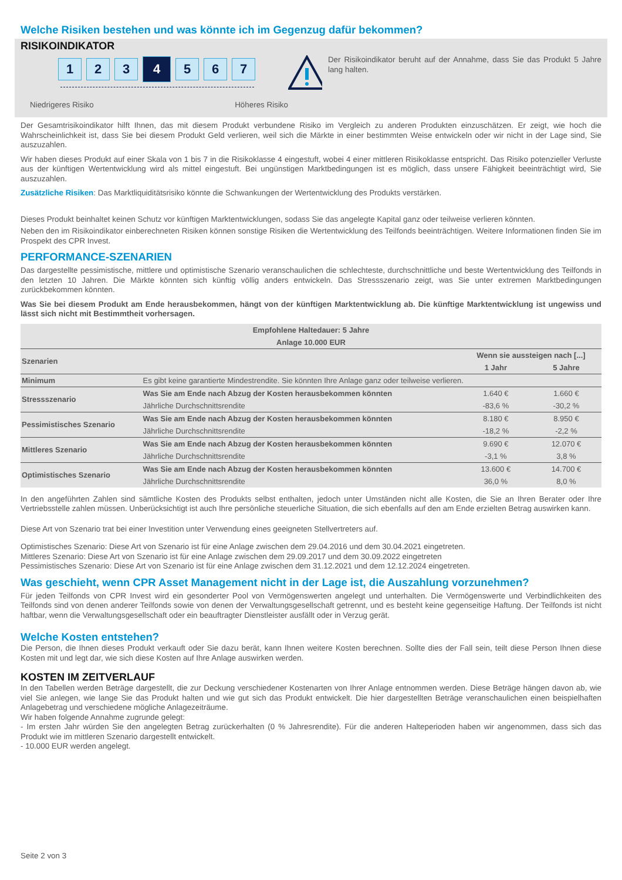Welche Risiken bestehen und was könnte ich im Gegenzug dafür bekommen?
RISIKOINDIKATOR
1 2 3 4 5 6 7
Niedrigeres Risiko Höheres Risiko
Der Risikoindikator beruht auf der Annahme, dass Sie das Produkt 5 Jahre lang halten.
Der Gesamtrisikoindikator hilft Ihnen, das mit diesem Produkt verbundene Risiko im Vergleich zu anderen Produkten einzuschätzen. Er zeigt, wie hoch die Wahrscheinlichkeit ist, dass Sie bei diesem Produkt Geld verlieren, weil sich die Märkte in einer bestimmten Weise entwickeln oder wir nicht in der Lage sind, Sie auszuzahlen.
Wir haben dieses Produkt auf einer Skala von 1 bis 7 in die Risikoklasse 4 eingestuft, wobei 4 einer mittleren Risikoklasse entspricht. Das Risiko potenzieller Verluste aus der künftigen Wertentwicklung wird als mittel eingestuft. Bei ungünstigen Marktbedingungen ist es möglich, dass unsere Fähigkeit beeinträchtigt wird, Sie auszuzahlen.
Zusätzliche Risiken: Das Marktliquiditätsrisiko könnte die Schwankungen der Wertentwicklung des Produkts verstärken.
Dieses Produkt beinhaltet keinen Schutz vor künftigen Marktentwicklungen, sodass Sie das angelegte Kapital ganz oder teilweise verlieren könnten.
Neben den im Risikoindikator einberechneten Risiken können sonstige Risiken die Wertentwicklung des Teilfonds beeinträchtigen. Weitere Informationen finden Sie im Prospekt des CPR Invest.
PERFORMANCE-SZENARIEN
Das dargestellte pessimistische, mittlere und optimistische Szenario veranschaulichen die schlechteste, durchschnittliche und beste Wertentwicklung des Teilfonds in den letzten 10 Jahren. Die Märkte könnten sich künftig völlig anders entwickeln. Das Stressszenario zeigt, was Sie unter extremen Marktbedingungen zurückbekommen könnten.
Was Sie bei diesem Produkt am Ende herausbekommen, hängt von der künftigen Marktentwicklung ab. Die künftige Marktentwicklung ist ungewiss und lässt sich nicht mit Bestimmtheit vorhersagen.
| Empfohlene Haltedauer: 5 Jahre | | | |
| --- | --- | --- | --- |
| Anlage 10.000 EUR | | | |
| Szenarien | | Wenn sie aussteigen nach [...] | |
| | | 1 Jahr | 5 Jahre |
| Minimum | Es gibt keine garantierte Mindestrendite. Sie könnten Ihre Anlage ganz oder teilweise verlieren. | | |
| Stressszenario | Was Sie am Ende nach Abzug der Kosten herausbekommen könnten | 1.640 € | 1.660 € |
| | Jährliche Durchschnittsrendite | -83,6 % | -30,2 % |
| Pessimistisches Szenario | Was Sie am Ende nach Abzug der Kosten herausbekommen könnten | 8.180 € | 8.950 € |
| | Jährliche Durchschnittsrendite | -18,2 % | -2,2 % |
| Mittleres Szenario | Was Sie am Ende nach Abzug der Kosten herausbekommen könnten | 9.690 € | 12.070 € |
| | Jährliche Durchschnittsrendite | -3,1 % | 3,8 % |
| Optimistisches Szenario | Was Sie am Ende nach Abzug der Kosten herausbekommen könnten | 13.600 € | 14.700 € |
| | Jährliche Durchschnittsrendite | 36,0 % | 8,0 % |
In den angeführten Zahlen sind sämtliche Kosten des Produkts selbst enthalten, jedoch unter Umständen nicht alle Kosten, die Sie an Ihren Berater oder Ihre Vertriebsstelle zahlen müssen. Unberücksichtigt ist auch Ihre persönliche steuerliche Situation, die sich ebenfalls auf den am Ende erzielten Betrag auswirken kann.
Diese Art von Szenario trat bei einer Investition unter Verwendung eines geeigneten Stellvertreters auf.
Optimistisches Szenario: Diese Art von Szenario ist für eine Anlage zwischen dem 29.04.2016 und dem 30.04.2021 eingetreten.
Mittleres Szenario: Diese Art von Szenario ist für eine Anlage zwischen dem 29.09.2017 und dem 30.09.2022 eingetreten
Pessimistisches Szenario: Diese Art von Szenario ist für eine Anlage zwischen dem 31.12.2021 und dem 12.12.2024 eingetreten.
Was geschieht, wenn CPR Asset Management nicht in der Lage ist, die Auszahlung vorzunehmen?
Für jeden Teilfonds von CPR Invest wird ein gesonderter Pool von Vermögenswerten angelegt und unterhalten. Die Vermögenswerte und Verbindlichkeiten des Teilfonds sind von denen anderer Teilfonds sowie von denen der Verwaltungsgesellschaft getrennt, und es besteht keine gegenseitige Haftung. Der Teilfonds ist nicht haftbar, wenn die Verwaltungsgesellschaft oder ein beauftragter Dienstleister ausfällt oder in Verzug gerät.
Welche Kosten entstehen?
Die Person, die Ihnen dieses Produkt verkauft oder Sie dazu berät, kann Ihnen weitere Kosten berechnen. Sollte dies der Fall sein, teilt diese Person Ihnen diese Kosten mit und legt dar, wie sich diese Kosten auf Ihre Anlage auswirken werden.
KOSTEN IM ZEITVERLAUF
In den Tabellen werden Beträge dargestellt, die zur Deckung verschiedener Kostenarten von Ihrer Anlage entnommen werden. Diese Beträge hängen davon ab, wie viel Sie anlegen, wie lange Sie das Produkt halten und wie gut sich das Produkt entwickelt. Die hier dargestellten Beträge veranschaulichen einen beispielhaften Anlagebetrag und verschiedene mögliche Anlagezeiträume.
Wir haben folgende Annahme zugrunde gelegt:
- Im ersten Jahr würden Sie den angelegten Betrag zurückerhalten (0 % Jahresrendite). Für die anderen Halteperioden haben wir angenommen, dass sich das Produkt wie im mittleren Szenario dargestellt entwickelt.
- 10.000 EUR werden angelegt.
Seite 2 von 3